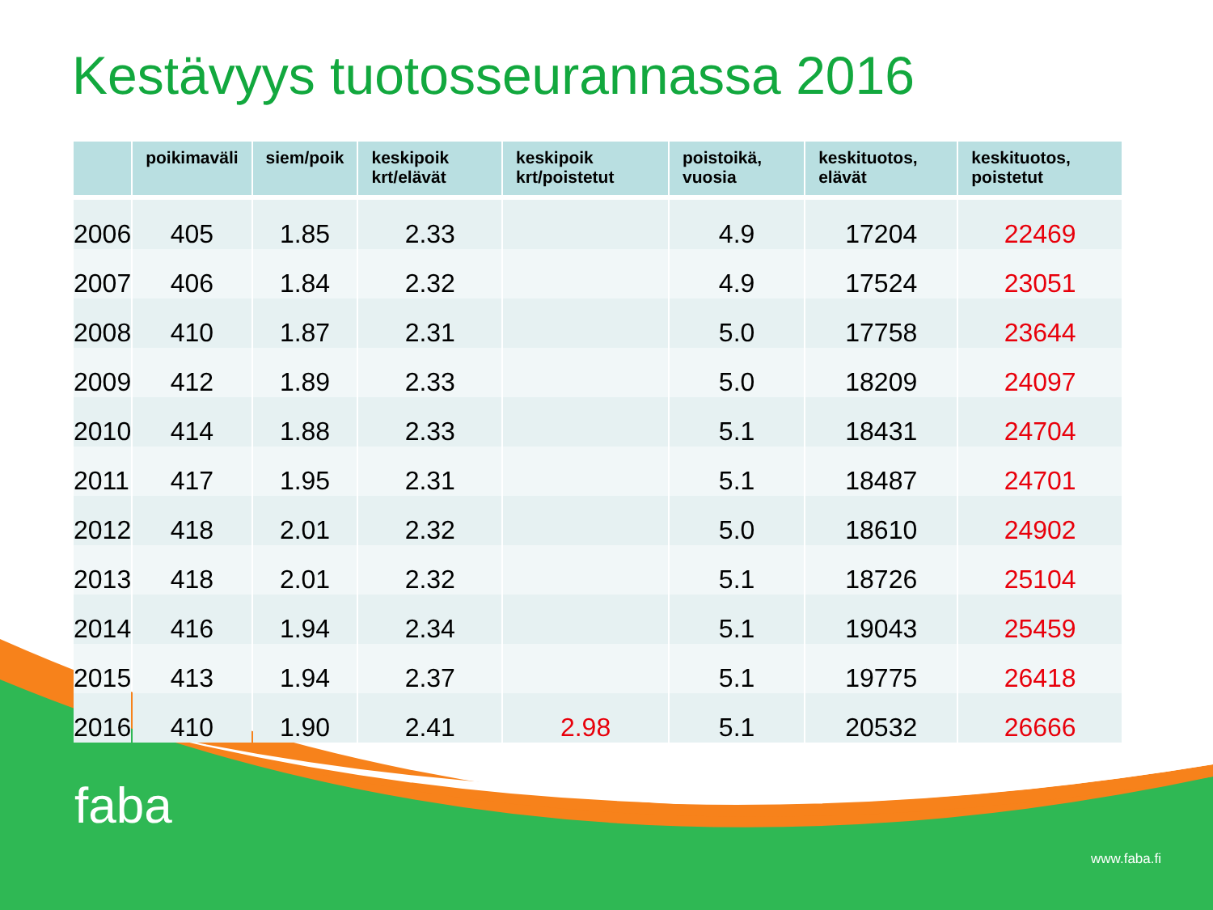Kestävyys tuotosseurannassa 2016
| | poikimaväli | siem/poik | keskipoik krt/elävät | keskipoik krt/poistetut | poistoikä, vuosia | keskituotos, elävät | keskituotos, poistetut |
| --- | --- | --- | --- | --- | --- | --- | --- |
| 2006 | 405 | 1.85 | 2.33 | | 4.9 | 17204 | 22469 |
| 2007 | 406 | 1.84 | 2.32 | | 4.9 | 17524 | 23051 |
| 2008 | 410 | 1.87 | 2.31 | | 5.0 | 17758 | 23644 |
| 2009 | 412 | 1.89 | 2.33 | | 5.0 | 18209 | 24097 |
| 2010 | 414 | 1.88 | 2.33 | | 5.1 | 18431 | 24704 |
| 2011 | 417 | 1.95 | 2.31 | | 5.1 | 18487 | 24701 |
| 2012 | 418 | 2.01 | 2.32 | | 5.0 | 18610 | 24902 |
| 2013 | 418 | 2.01 | 2.32 | | 5.1 | 18726 | 25104 |
| 2014 | 416 | 1.94 | 2.34 | | 5.1 | 19043 | 25459 |
| 2015 | 413 | 1.94 | 2.37 | | 5.1 | 19775 | 26418 |
| 2016 | 410 | 1.90 | 2.41 | 2.98 | 5.1 | 20532 | 26666 |
faba
www.faba.fi